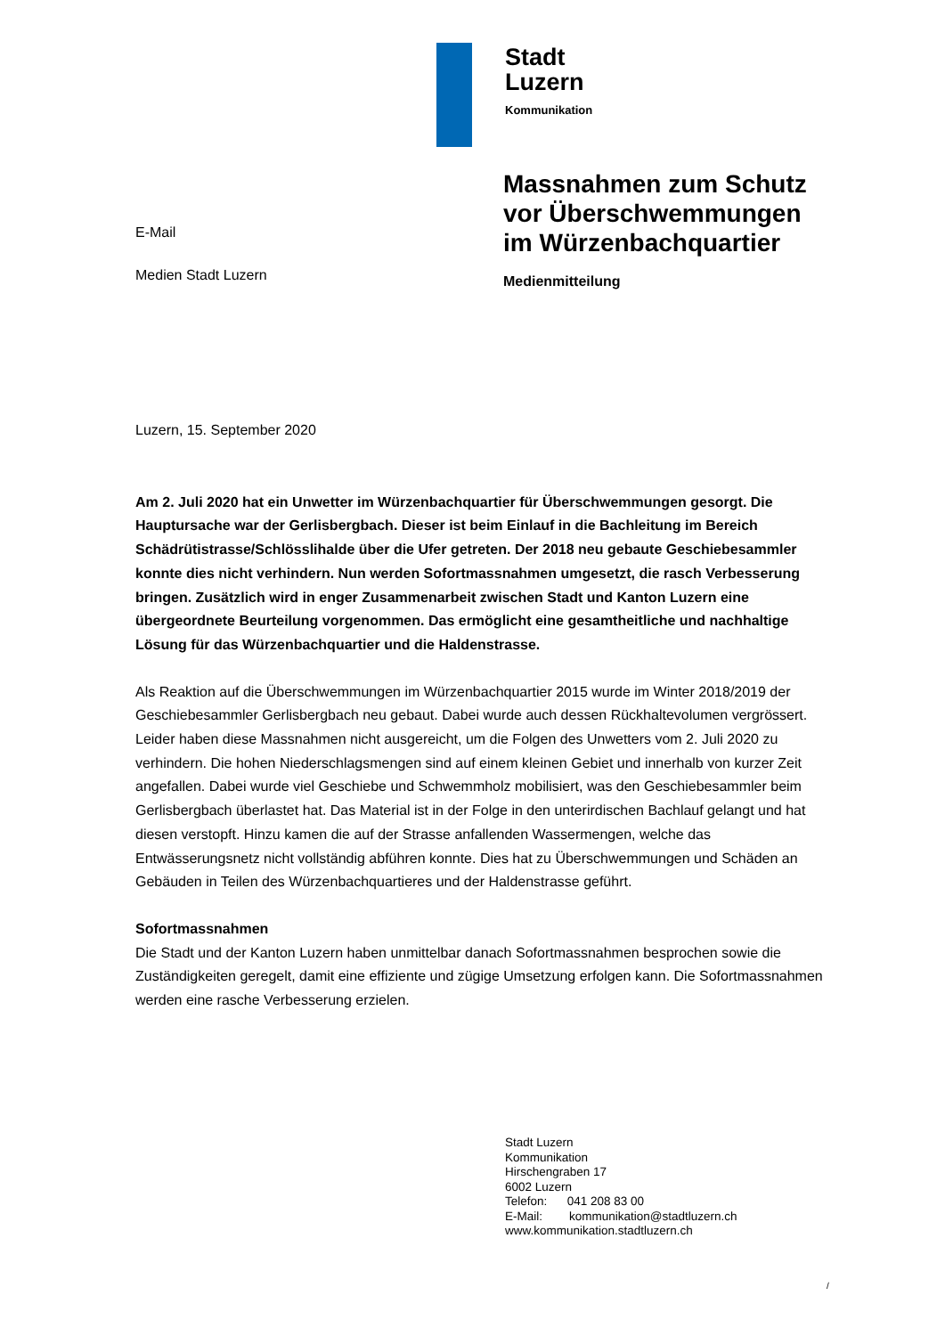Stadt
Luzern
Kommunikation
E-Mail
Medien Stadt Luzern
Massnahmen zum Schutz
vor Überschwemmungen
im Würzenbachquartier
Medienmitteilung
Luzern, 15. September 2020
Am 2. Juli 2020 hat ein Unwetter im Würzenbachquartier für Überschwemmungen gesorgt. Die Hauptursache war der Gerlisbergbach. Dieser ist beim Einlauf in die Bachleitung im Bereich Schädrütistrasse/Schlösslihalde über die Ufer getreten. Der 2018 neu gebaute Geschiebesammler konnte dies nicht verhindern. Nun werden Sofortmassnahmen umgesetzt, die rasch Verbesserung bringen. Zusätzlich wird in enger Zusammenarbeit zwischen Stadt und Kanton Luzern eine übergeordnete Beurteilung vorgenommen. Das ermöglicht eine gesamtheitliche und nachhaltige Lösung für das Würzenbachquartier und die Haldenstrasse.
Als Reaktion auf die Überschwemmungen im Würzenbachquartier 2015 wurde im Winter 2018/2019 der Geschiebesammler Gerlisbergbach neu gebaut. Dabei wurde auch dessen Rückhaltevolumen vergrössert. Leider haben diese Massnahmen nicht ausgereicht, um die Folgen des Unwetters vom 2. Juli 2020 zu verhindern. Die hohen Niederschlagsmengen sind auf einem kleinen Gebiet und innerhalb von kurzer Zeit angefallen. Dabei wurde viel Geschiebe und Schwemmholz mobilisiert, was den Geschiebesammler beim Gerlisbergbach überlastet hat. Das Material ist in der Folge in den unterirdischen Bachlauf gelangt und hat diesen verstopft. Hinzu kamen die auf der Strasse anfallenden Wassermengen, welche das Entwässerungsnetz nicht vollständig abführen konnte. Dies hat zu Überschwemmungen und Schäden an Gebäuden in Teilen des Würzenbachquartieres und der Haldenstrasse geführt.
Sofortmassnahmen
Die Stadt und der Kanton Luzern haben unmittelbar danach Sofortmassnahmen besprochen sowie die Zuständigkeiten geregelt, damit eine effiziente und zügige Umsetzung erfolgen kann. Die Sofortmassnahmen werden eine rasche Verbesserung erzielen.
Stadt Luzern
Kommunikation
Hirschengraben 17
6002 Luzern
Telefon: 041 208 83 00
E-Mail: kommunikation@stadtluzern.ch
www.kommunikation.stadtluzern.ch
/